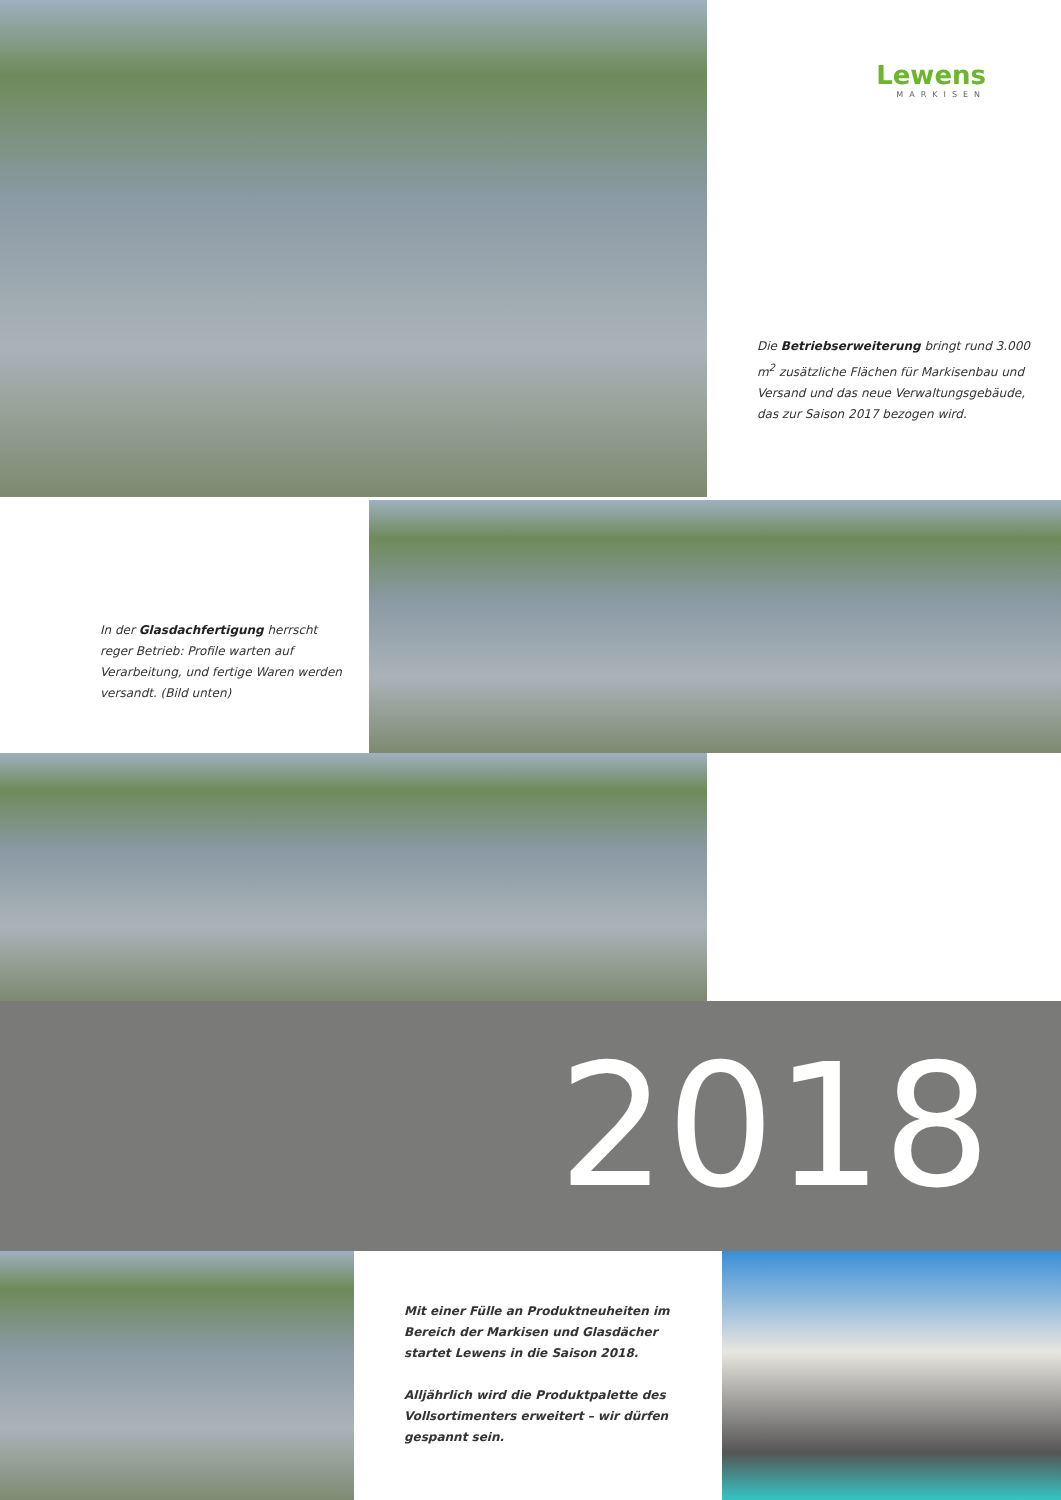Lewens
MARKISEN
Die Betriebserweiterung bringt rund 3.000 m<sup>2</sup> zusätzliche Flächen für Markisenbau und Versand und das neue Verwaltungsgebäude, das zur Saison 2017 bezogen wird.
In der Glasdachfertigung herrscht reger Betrieb: Profile warten auf Verarbeitung, und fertige Waren werden versandt. (Bild unten)
2018
Mit einer Fülle an Produktneuheiten im Bereich der Markisen und Glasdächer startet Lewens in die Saison 2018.
Alljährlich wird die Produktpalette des Vollsortimenters erweitert – wir dürfen gespannt sein.